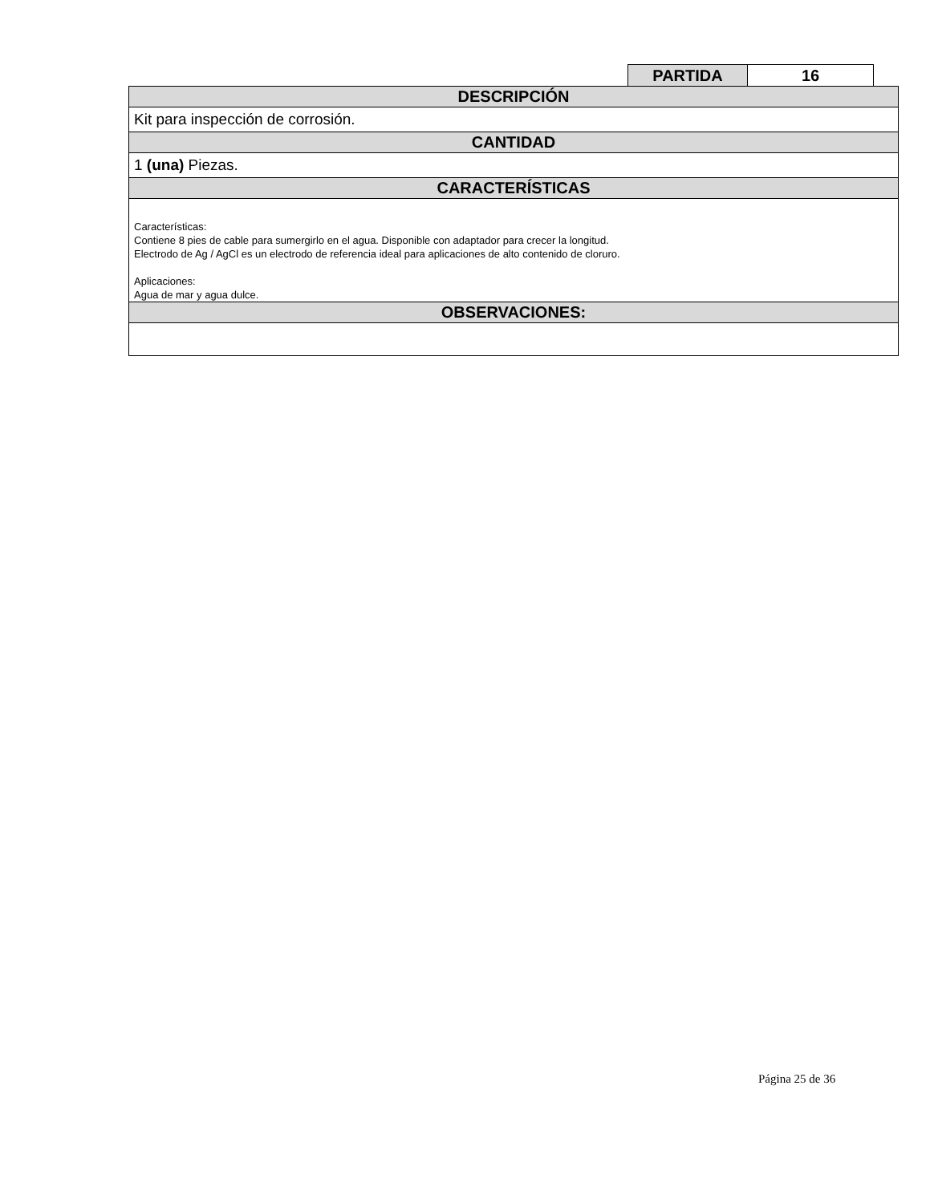| PARTIDA | 16 |
| DESCRIPCIÓN |
| Kit para inspección de corrosión. |
| CANTIDAD |
| 1 (una) Piezas. |
| CARACTERÍSTICAS |
| Características: Contiene 8 pies de cable para sumergirlo en el agua. Disponible con adaptador para crecer la longitud. Electrodo de Ag / AgCl es un electrodo de referencia ideal para aplicaciones de alto contenido de cloruro. Aplicaciones: Agua de mar y agua dulce. |
| OBSERVACIONES: |
Página 25 de 36